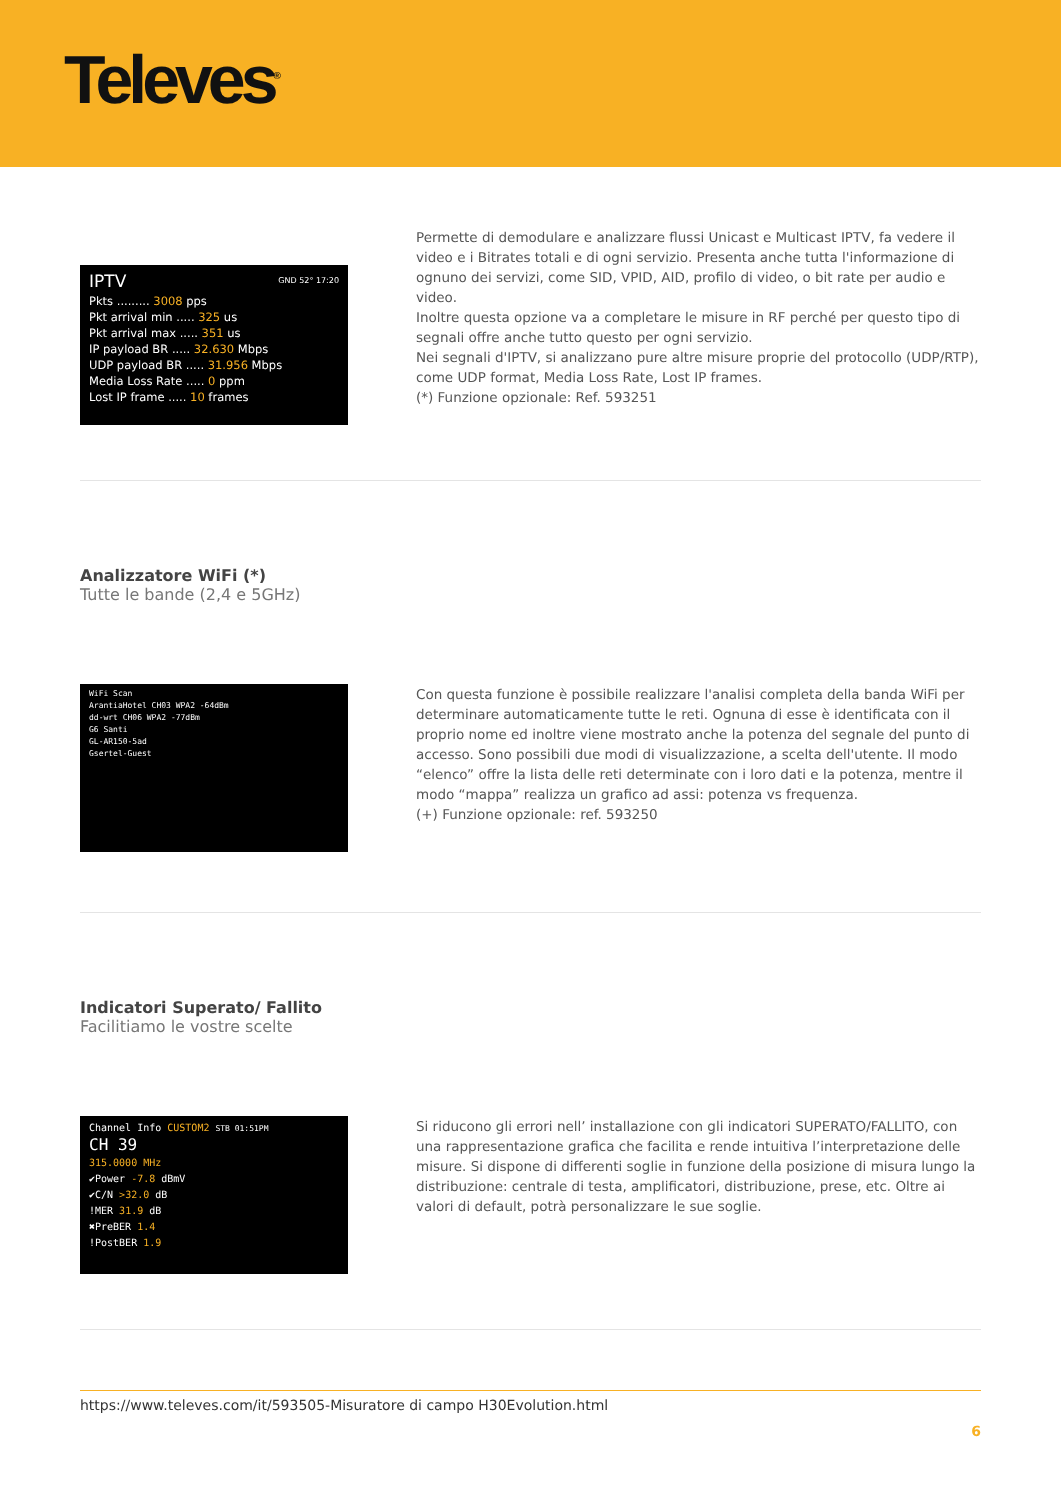Televes<sup>®</sup>
IPTV GND 52° 17:20
Pkts ......... 3008 pps
Pkt arrival min ..... 325 us
Pkt arrival max ..... 351 us
IP payload BR ..... 32.630 Mbps
UDP payload BR ..... 31.956 Mbps
Media Loss Rate ..... 0 ppm
Lost IP frame ..... 10 frames
Permette di demodulare e analizzare flussi Unicast e Multicast IPTV, fa vedere il video e i Bitrates totali e di ogni servizio. Presenta anche tutta l'informazione di ognuno dei servizi, come SID, VPID, AID, profilo di video, o bit rate per audio e video.
Inoltre questa opzione va a completare le misure in RF perché per questo tipo di segnali offre anche tutto questo per ogni servizio.
Nei segnali d'IPTV, si analizzano pure altre misure proprie del protocollo (UDP/RTP), come UDP format, Media Loss Rate, Lost IP frames.
(*) Funzione opzionale: Ref. 593251
Analizzatore WiFi (*)
Tutte le bande (2,4 e 5GHz)
WiFi Scan
ArantiaHotel CH03 WPA2 -64dBm
dd-wrt CH06 WPA2 -77dBm
G6 Santi
GL-AR150-5ad
Gsertel-Guest
Con questa funzione è possibile realizzare l'analisi completa della banda WiFi per determinare automaticamente tutte le reti. Ognuna di esse è identificata con il proprio nome ed inoltre viene mostrato anche la potenza del segnale del punto di accesso. Sono possibili due modi di visualizzazione, a scelta dell'utente. Il modo “elenco” offre la lista delle reti determinate con i loro dati e la potenza, mentre il modo “mappa” realizza un grafico ad assi: potenza vs frequenza.
(+) Funzione opzionale: ref. 593250
Indicatori Superato/ Fallito
Facilitiamo le vostre scelte
Channel Info CUSTOM2 STB 01:51PM
CH 39
315.0000 MHz
✔Power -7.8 dBmV
✔C/N >32.0 dB
!MER 31.9 dB
✖PreBER 1.4
!PostBER 1.9
Si riducono gli errori nell’ installazione con gli indicatori SUPERATO/FALLITO, con una rappresentazione grafica che facilita e rende intuitiva l’interpretazione delle misure. Si dispone di differenti soglie in funzione della posizione di misura lungo la distribuzione: centrale di testa, amplificatori, distribuzione, prese, etc. Oltre ai valori di default, potrà personalizzare le sue soglie.
https://www.televes.com/it/593505-Misuratore di campo H30Evolution.html
6